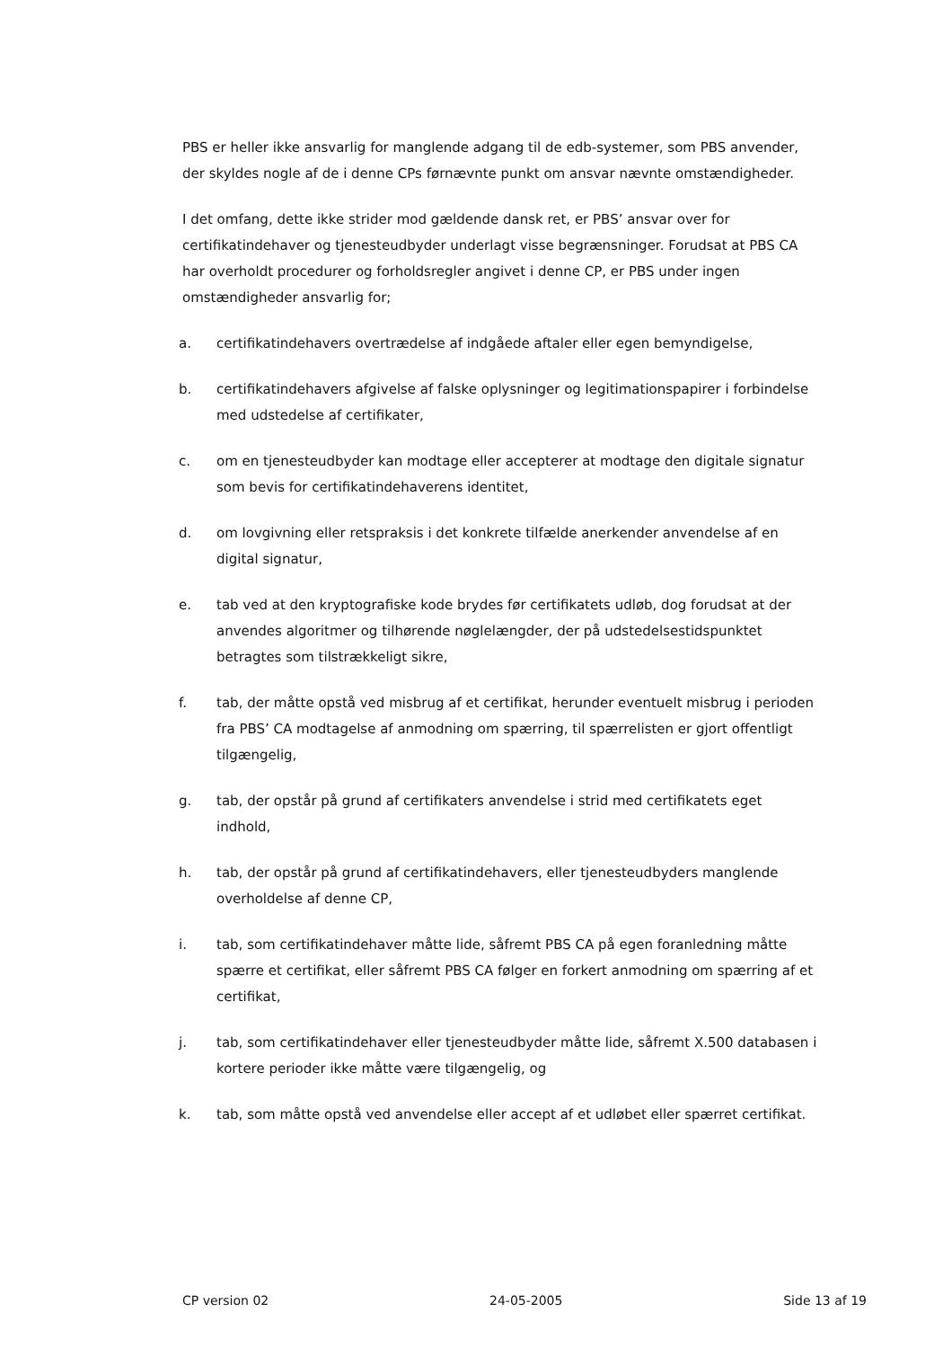PBS er heller ikke ansvarlig for manglende adgang til de edb-systemer, som PBS anvender, der skyldes nogle af de i denne CPs førnævnte punkt om ansvar nævnte omstændigheder.
I det omfang, dette ikke strider mod gældende dansk ret, er PBS’ ansvar over for certifikatindehaver og tjenesteudbyder underlagt visse begrænsninger. Forudsat at PBS CA har overholdt procedurer og forholdsregler angivet i denne CP, er PBS under ingen omstændigheder ansvarlig for;
a. certifikatindehavers overtrædelse af indgåede aftaler eller egen bemyndigelse,
b. certifikatindehavers afgivelse af falske oplysninger og legitimationspapirer i forbindelse med udstedelse af certifikater,
c. om en tjenesteudbyder kan modtage eller accepterer at modtage den digitale signatur som bevis for certifikatindehaverens identitet,
d. om lovgivning eller retspraksis i det konkrete tilfælde anerkender anvendelse af en digital signatur,
e. tab ved at den kryptografiske kode brydes før certifikatets udløb, dog forudsat at der anvendes algoritmer og tilhørende nøglelængder, der på udstedelsestidspunktet betragtes som tilstrækkeligt sikre,
f. tab, der måtte opstå ved misbrug af et certifikat, herunder eventuelt misbrug i perioden fra PBS’ CA modtagelse af anmodning om spærring, til spærrelisten er gjort offentligt tilgængelig,
g. tab, der opstår på grund af certifikaters anvendelse i strid med certifikatets eget indhold,
h. tab, der opstår på grund af certifikatindehavers, eller tjenesteudbyders manglende overholdelse af denne CP,
i. tab, som certifikatindehaver måtte lide, såfremt PBS CA på egen foranledning måtte spærre et certifikat, eller såfremt PBS CA følger en forkert anmodning om spærring af et certifikat,
j. tab, som certifikatindehaver eller tjenesteudbyder måtte lide, såfremt X.500 databasen i kortere perioder ikke måtte være tilgængelig, og
k. tab, som måtte opstå ved anvendelse eller accept af et udløbet eller spærret certifikat.
CP version 02 24-05-2005 Side 13 af 19